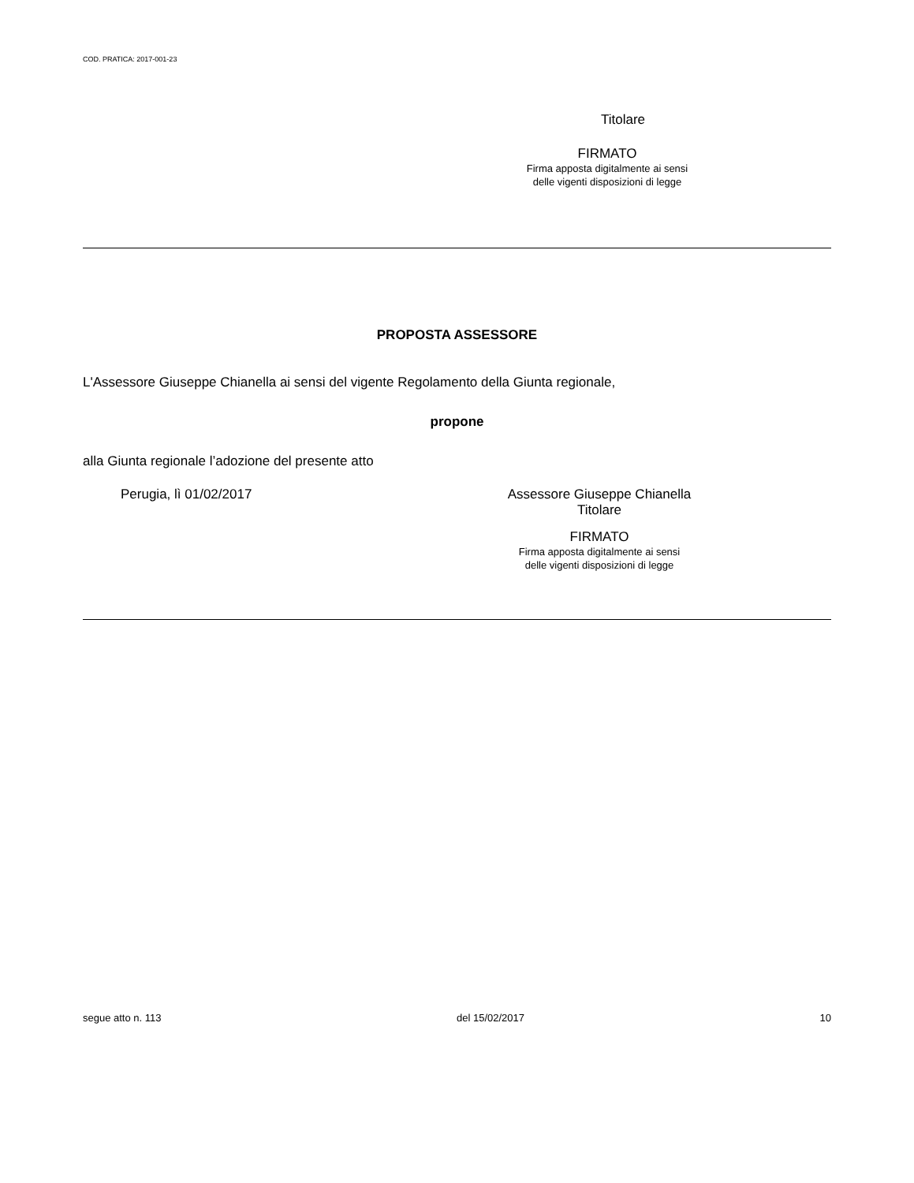COD. PRATICA: 2017-001-23
Titolare
FIRMATO
Firma apposta digitalmente ai sensi
delle vigenti disposizioni di legge
PROPOSTA ASSESSORE
L'Assessore Giuseppe Chianella ai sensi del vigente Regolamento della Giunta regionale,
propone
alla Giunta regionale l’adozione del presente atto
Perugia, lì 01/02/2017 Assessore Giuseppe Chianella
Titolare
FIRMATO
Firma apposta digitalmente ai sensi
delle vigenti disposizioni di legge
segue atto n. 113 del 15/02/2017 10